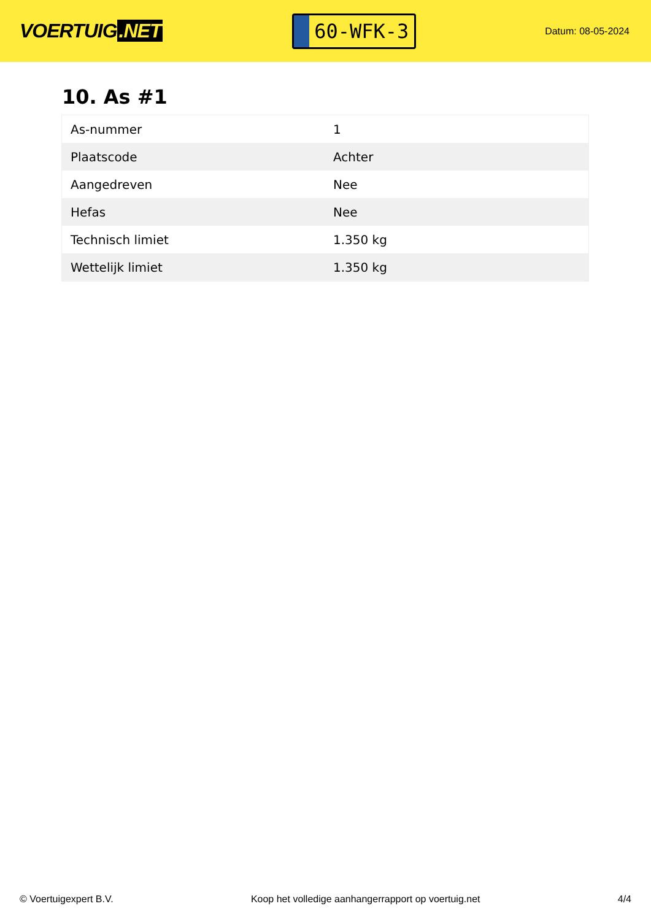VOERTUIG.NET
60-WFK-3
Datum: 08-05-2024
10. As #1
| As-nummer | 1 |
| Plaatscode | Achter |
| Aangedreven | Nee |
| Hefas | Nee |
| Technisch limiet | 1.350 kg |
| Wettelijk limiet | 1.350 kg |
© Voertuigexpert B.V. Koop het volledige aanhangerrapport op voertuig.net 4/4